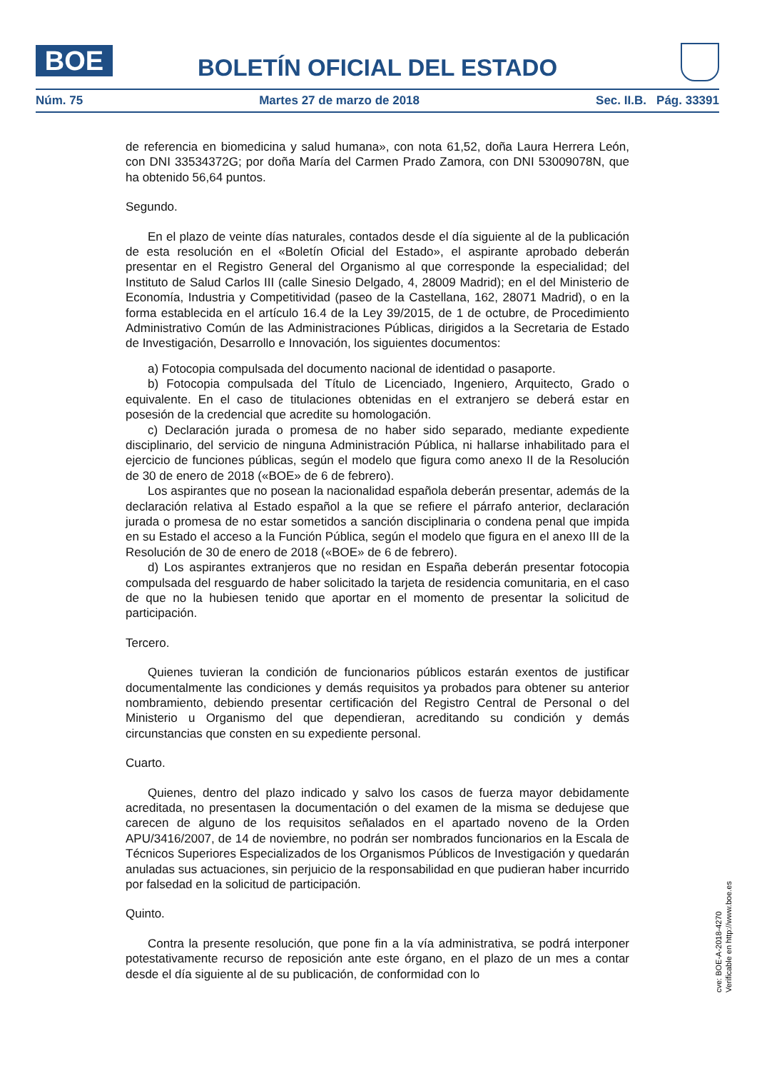BOE
BOLETÍN OFICIAL DEL ESTADO
Núm. 75 Martes 27 de marzo de 2018 Sec. II.B. Pág. 33391
de referencia en biomedicina y salud humana», con nota 61,52, doña Laura Herrera León, con DNI 33534372G; por doña María del Carmen Prado Zamora, con DNI 53009078N, que ha obtenido 56,64 puntos.
Segundo.
En el plazo de veinte días naturales, contados desde el día siguiente al de la publicación de esta resolución en el «Boletín Oficial del Estado», el aspirante aprobado deberán presentar en el Registro General del Organismo al que corresponde la especialidad; del Instituto de Salud Carlos III (calle Sinesio Delgado, 4, 28009 Madrid); en el del Ministerio de Economía, Industria y Competitividad (paseo de la Castellana, 162, 28071 Madrid), o en la forma establecida en el artículo 16.4 de la Ley 39/2015, de 1 de octubre, de Procedimiento Administrativo Común de las Administraciones Públicas, dirigidos a la Secretaria de Estado de Investigación, Desarrollo e Innovación, los siguientes documentos:
a) Fotocopia compulsada del documento nacional de identidad o pasaporte.
b) Fotocopia compulsada del Título de Licenciado, Ingeniero, Arquitecto, Grado o equivalente. En el caso de titulaciones obtenidas en el extranjero se deberá estar en posesión de la credencial que acredite su homologación.
c) Declaración jurada o promesa de no haber sido separado, mediante expediente disciplinario, del servicio de ninguna Administración Pública, ni hallarse inhabilitado para el ejercicio de funciones públicas, según el modelo que figura como anexo II de la Resolución de 30 de enero de 2018 («BOE» de 6 de febrero).
Los aspirantes que no posean la nacionalidad española deberán presentar, además de la declaración relativa al Estado español a la que se refiere el párrafo anterior, declaración jurada o promesa de no estar sometidos a sanción disciplinaria o condena penal que impida en su Estado el acceso a la Función Pública, según el modelo que figura en el anexo III de la Resolución de 30 de enero de 2018 («BOE» de 6 de febrero).
d) Los aspirantes extranjeros que no residan en España deberán presentar fotocopia compulsada del resguardo de haber solicitado la tarjeta de residencia comunitaria, en el caso de que no la hubiesen tenido que aportar en el momento de presentar la solicitud de participación.
Tercero.
Quienes tuvieran la condición de funcionarios públicos estarán exentos de justificar documentalmente las condiciones y demás requisitos ya probados para obtener su anterior nombramiento, debiendo presentar certificación del Registro Central de Personal o del Ministerio u Organismo del que dependieran, acreditando su condición y demás circunstancias que consten en su expediente personal.
Cuarto.
Quienes, dentro del plazo indicado y salvo los casos de fuerza mayor debidamente acreditada, no presentasen la documentación o del examen de la misma se dedujese que carecen de alguno de los requisitos señalados en el apartado noveno de la Orden APU/3416/2007, de 14 de noviembre, no podrán ser nombrados funcionarios en la Escala de Técnicos Superiores Especializados de los Organismos Públicos de Investigación y quedarán anuladas sus actuaciones, sin perjuicio de la responsabilidad en que pudieran haber incurrido por falsedad en la solicitud de participación.
Quinto.
Contra la presente resolución, que pone fin a la vía administrativa, se podrá interponer potestativamente recurso de reposición ante este órgano, en el plazo de un mes a contar desde el día siguiente al de su publicación, de conformidad con lo
cve: BOE-A-2018-4270
Verificable en http://www.boe.es